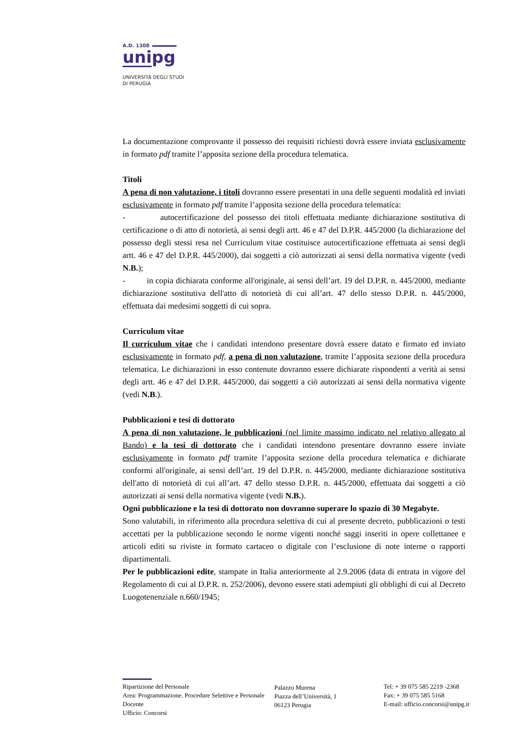A.D. 1308
unipg
UNIVERSITÀ DEGLI STUDI
DI PERUGIA
La documentazione comprovante il possesso dei requisiti richiesti dovrà essere inviata esclusivamente in formato pdf tramite l’apposita sezione della procedura telematica.
Titoli
A pena di non valutazione, i titoli dovranno essere presentati in una delle seguenti modalità ed inviati esclusivamente in formato pdf tramite l’apposita sezione della procedura telematica:
- autocertificazione del possesso dei titoli effettuata mediante dichiarazione sostitutiva di certificazione o di atto di notorietà, ai sensi degli artt. 46 e 47 del D.P.R. 445/2000 (la dichiarazione del possesso degli stessi resa nel Curriculum vitae costituisce autocertificazione effettuata ai sensi degli artt. 46 e 47 del D.P.R. 445/2000), dai soggetti a ciò autorizzati ai sensi della normativa vigente (vedi N.B.);
- in copia dichiarata conforme all'originale, ai sensi dell’art. 19 del D.P.R. n. 445/2000, mediante dichiarazione sostitutiva dell'atto di notorietà di cui all’art. 47 dello stesso D.P.R. n. 445/2000, effettuata dai medesimi soggetti di cui sopra.
Curriculum vitae
Il curriculum vitae che i candidati intendono presentare dovrà essere datato e firmato ed inviato esclusivamente in formato pdf, a pena di non valutazione, tramite l’apposita sezione della procedura telematica. Le dichiarazioni in esso contenute dovranno essere dichiarate rispondenti a verità ai sensi degli artt. 46 e 47 del D.P.R. 445/2000, dai soggetti a ciò autorizzati ai sensi della normativa vigente (vedi N.B.).
Pubblicazioni e tesi di dottorato
A pena di non valutazione, le pubblicazioni (nel limite massimo indicato nel relativo allegato al Bando) e la tesi di dottorato che i candidati intendono presentare dovranno essere inviate esclusivamente in formato pdf tramite l’apposita sezione della procedura telematica e dichiarate conformi all'originale, ai sensi dell’art. 19 del D.P.R. n. 445/2000, mediante dichiarazione sostitutiva dell'atto di notorietà di cui all’art. 47 dello stesso D.P.R. n. 445/2000, effettuata dai soggetti a ciò autorizzati ai sensi della normativa vigente (vedi N.B.).
Ogni pubblicazione e la tesi di dottorato non dovranno superare lo spazio di 30 Megabyte.
Sono valutabili, in riferimento alla procedura selettiva di cui al presente decreto, pubblicazioni o testi accettati per la pubblicazione secondo le norme vigenti nonché saggi inseriti in opere collettanee e articoli editi su riviste in formato cartaceo o digitale con l’esclusione di note interne o rapporti dipartimentali.
Per le pubblicazioni edite, stampate in Italia anteriormente al 2.9.2006 (data di entrata in vigore del Regolamento di cui al D.P.R. n. 252/2006), devono essere stati adempiuti gli obblighi di cui al Decreto Luogotenenziale n.660/1945;
Ripartizione del Personale
Area: Programmazione. Procedure Selettive e Personale Docente
Ufficio: Concorsi
Palazzo Murena
Piazza dell’Università, 1
06123 Perugia
Tel: + 39 075 585 2219 -2368
Fax: + 39 075 585 5168
E-mail: ufficio.concorsi@unipg.it